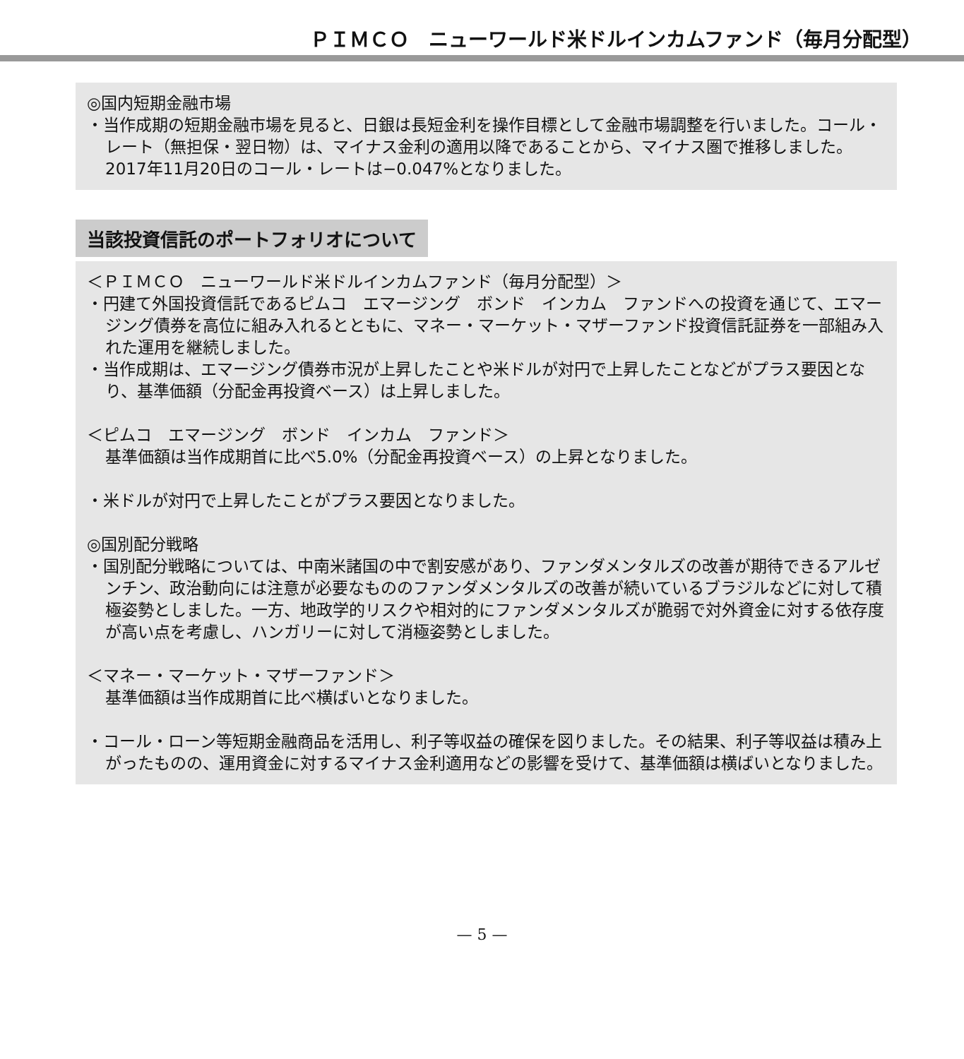ＰＩＭＣＯ　ニューワールド米ドルインカムファンド（毎月分配型）
◎国内短期金融市場
・当作成期の短期金融市場を見ると、日銀は長短金利を操作目標として金融市場調整を行いました。コール・レート（無担保・翌日物）は、マイナス金利の適用以降であることから、マイナス圏で推移しました。2017年11月20日のコール・レートは−0.047%となりました。
当該投資信託のポートフォリオについて
＜ＰＩＭＣＯ　ニューワールド米ドルインカムファンド（毎月分配型）＞
・円建て外国投資信託であるピムコ　エマージング　ボンド　インカム　ファンドへの投資を通じて、エマージング債券を高位に組み入れるとともに、マネー・マーケット・マザーファンド投資信託証券を一部組み入れた運用を継続しました。
・当作成期は、エマージング債券市況が上昇したことや米ドルが対円で上昇したことなどがプラス要因となり、基準価額（分配金再投資ベース）は上昇しました。
＜ピムコ　エマージング　ボンド　インカム　ファンド＞
基準価額は当作成期首に比べ5.0%（分配金再投資ベース）の上昇となりました。
・米ドルが対円で上昇したことがプラス要因となりました。
◎国別配分戦略
・国別配分戦略については、中南米諸国の中で割安感があり、ファンダメンタルズの改善が期待できるアルゼンチン、政治動向には注意が必要なもののファンダメンタルズの改善が続いているブラジルなどに対して積極姿勢としました。一方、地政学的リスクや相対的にファンダメンタルズが脆弱で対外資金に対する依存度が高い点を考慮し、ハンガリーに対して消極姿勢としました。
＜マネー・マーケット・マザーファンド＞
基準価額は当作成期首に比べ横ばいとなりました。
・コール・ローン等短期金融商品を活用し、利子等収益の確保を図りました。その結果、利子等収益は積み上がったものの、運用資金に対するマイナス金利適用などの影響を受けて、基準価額は横ばいとなりました。
— 5 —